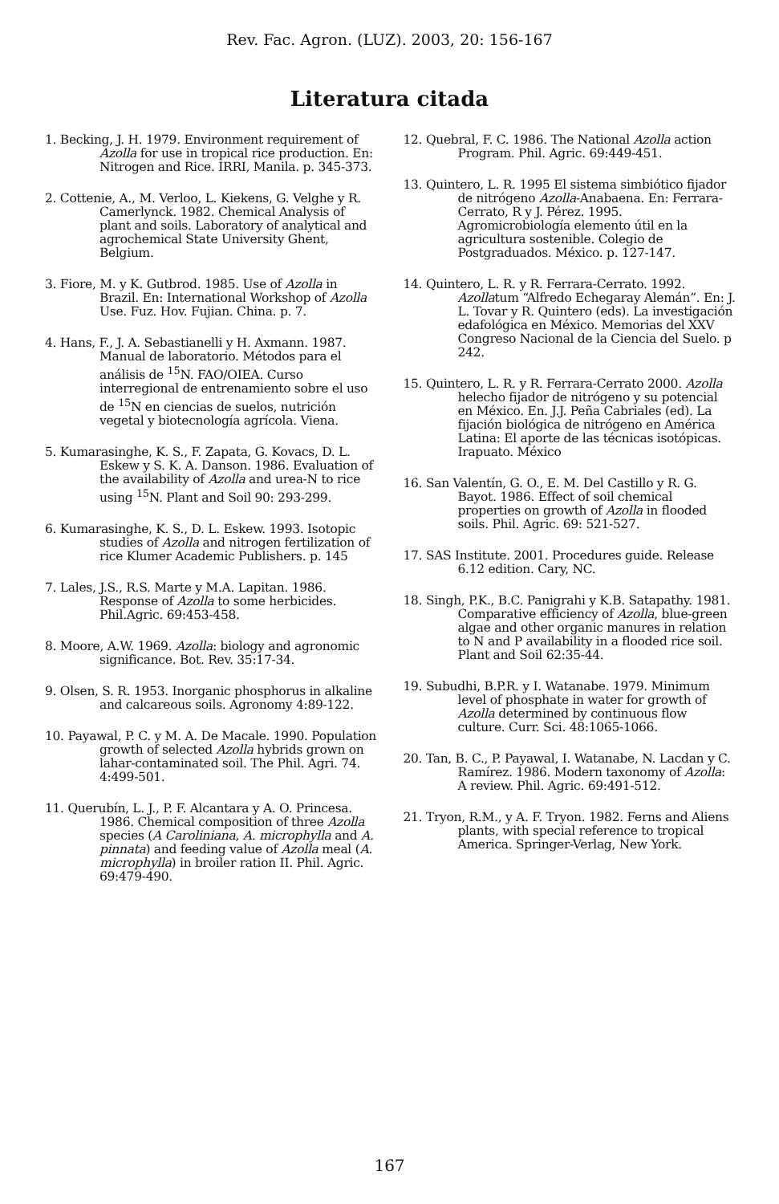Rev. Fac. Agron. (LUZ). 2003, 20: 156-167
Literatura citada
1. Becking, J. H. 1979. Environment requirement of Azolla for use in tropical rice production. En: Nitrogen and Rice. IRRI, Manila. p. 345-373.
2. Cottenie, A., M. Verloo, L. Kiekens, G. Velghe y R. Camerlynck. 1982. Chemical Analysis of plant and soils. Laboratory of analytical and agrochemical State University Ghent, Belgium.
3. Fiore, M. y K. Gutbrod. 1985. Use of Azolla in Brazil. En: International Workshop of Azolla Use. Fuz. Hov. Fujian. China. p. 7.
4. Hans, F., J. A. Sebastianelli y H. Axmann. 1987. Manual de laboratorio. Métodos para el análisis de <sup>15</sup>N. FAO/OIEA. Curso interregional de entrenamiento sobre el uso de <sup>15</sup>N en ciencias de suelos, nutrición vegetal y biotecnología agrícola. Viena.
5. Kumarasinghe, K. S., F. Zapata, G. Kovacs, D. L. Eskew y S. K. A. Danson. 1986. Evaluation of the availability of Azolla and urea-N to rice using <sup>15</sup>N. Plant and Soil 90: 293-299.
6. Kumarasinghe, K. S., D. L. Eskew. 1993. Isotopic studies of Azolla and nitrogen fertilization of rice Klumer Academic Publishers. p. 145
7. Lales, J.S., R.S. Marte y M.A. Lapitan. 1986. Response of Azolla to some herbicides. Phil.Agric. 69:453-458.
8. Moore, A.W. 1969. Azolla: biology and agronomic significance. Bot. Rev. 35:17-34.
9. Olsen, S. R. 1953. Inorganic phosphorus in alkaline and calcareous soils. Agronomy 4:89-122.
10. Payawal, P. C. y M. A. De Macale. 1990. Population growth of selected Azolla hybrids grown on lahar-contaminated soil. The Phil. Agri. 74. 4:499-501.
11. Querubín, L. J., P. F. Alcantara y A. O. Princesa. 1986. Chemical composition of three Azolla species (A Caroliniana, A. microphylla and A. pinnata) and feeding value of Azolla meal (A. microphylla) in broiler ration II. Phil. Agric. 69:479-490.
12. Quebral, F. C. 1986. The National Azolla action Program. Phil. Agric. 69:449-451.
13. Quintero, L. R. 1995 El sistema simbiótico fijador de nitrógeno Azolla-Anabaena. En: Ferrara-Cerrato, R y J. Pérez. 1995. Agromicrobiología elemento útil en la agricultura sostenible. Colegio de Postgraduados. México. p. 127-147.
14. Quintero, L. R. y R. Ferrara-Cerrato. 1992. Azollatum “Alfredo Echegaray Alemán”. En: J. L. Tovar y R. Quintero (eds). La investigación edafológica en México. Memorias del XXV Congreso Nacional de la Ciencia del Suelo. p 242.
15. Quintero, L. R. y R. Ferrara-Cerrato 2000. Azolla helecho fijador de nitrógeno y su potencial en México. En. J.J. Peña Cabriales (ed). La fijación biológica de nitrógeno en América Latina: El aporte de las técnicas isotópicas. Irapuato. México
16. San Valentín, G. O., E. M. Del Castillo y R. G. Bayot. 1986. Effect of soil chemical properties on growth of Azolla in flooded soils. Phil. Agric. 69: 521-527.
17. SAS Institute. 2001. Procedures guide. Release 6.12 edition. Cary, NC.
18. Singh, P.K., B.C. Panigrahi y K.B. Satapathy. 1981. Comparative efficiency of Azolla, blue-green algae and other organic manures in relation to N and P availability in a flooded rice soil. Plant and Soil 62:35-44.
19. Subudhi, B.P.R. y I. Watanabe. 1979. Minimum level of phosphate in water for growth of Azolla determined by continuous flow culture. Curr. Sci. 48:1065-1066.
20. Tan, B. C., P. Payawal, I. Watanabe, N. Lacdan y C. Ramírez. 1986. Modern taxonomy of Azolla: A review. Phil. Agric. 69:491-512.
21. Tryon, R.M., y A. F. Tryon. 1982. Ferns and Aliens plants, with special reference to tropical America. Springer-Verlag, New York.
167